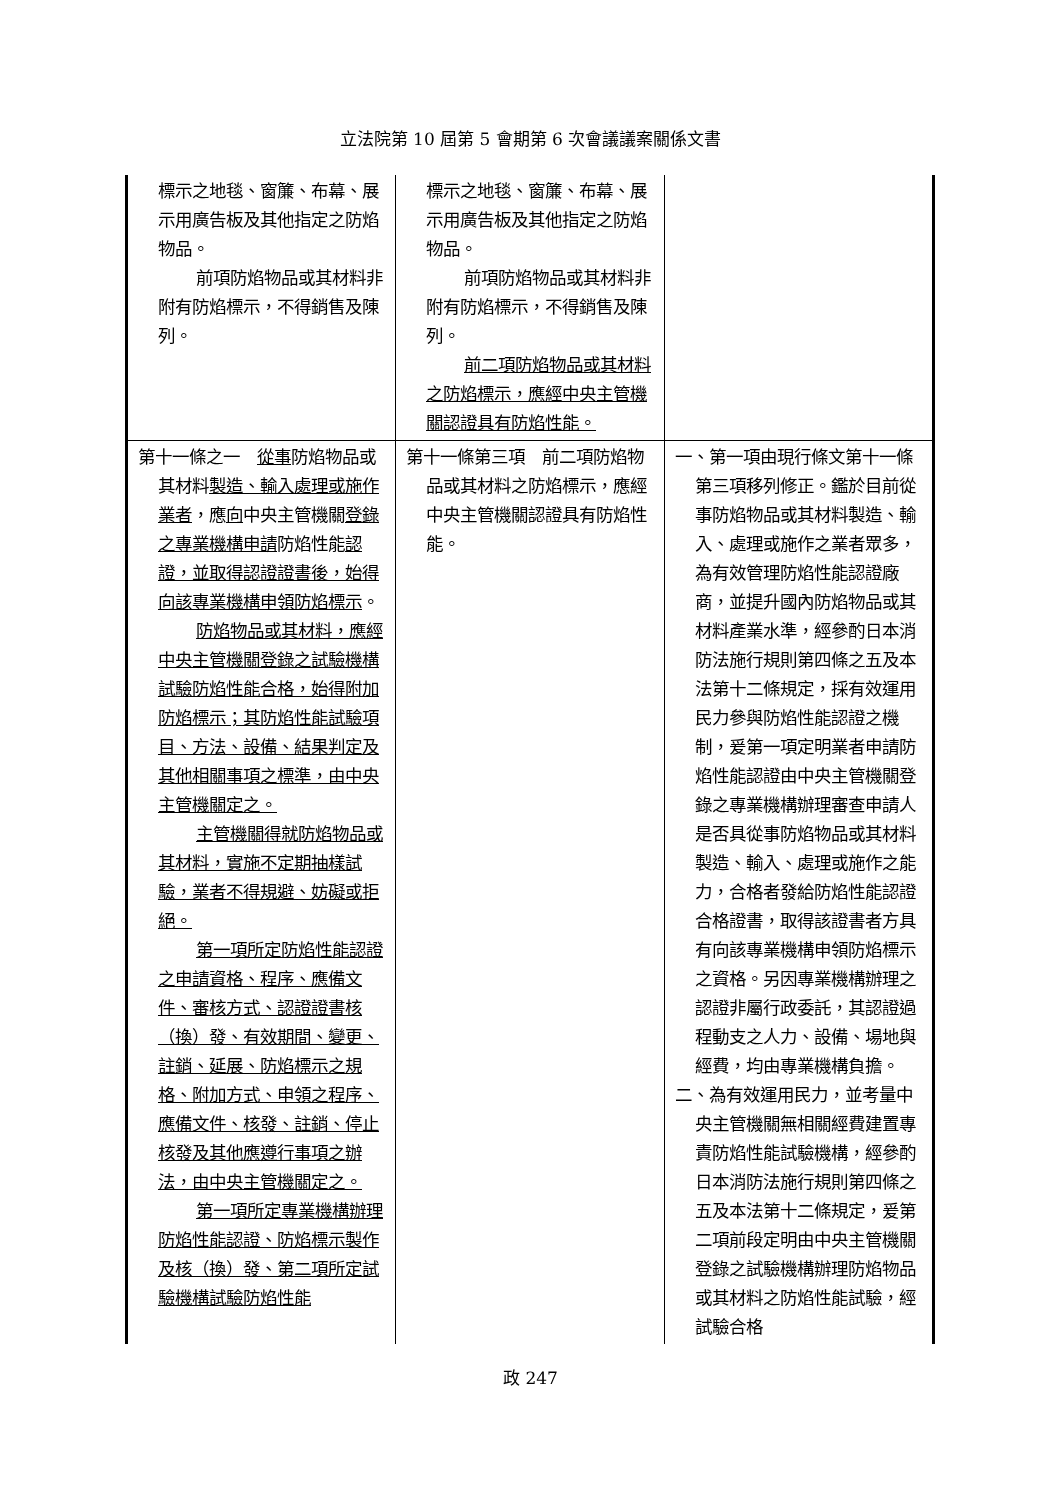立法院第 10 屆第 5 會期第 6 次會議議案關係文書
| 標示之地毯、窗簾、布幕、展示用廣告板及其他指定之防焰物品。 前項防焰物品或其材料非附有防焰標示，不得銷售及陳列。 | 標示之地毯、窗簾、布幕、展示用廣告板及其他指定之防焰物品。 前項防焰物品或其材料非附有防焰標示，不得銷售及陳列。 前二項防焰物品或其材料之防焰標示，應經中央主管機關認證具有防焰性能。 | |
| 第十一條之一 從事 防焰物品或其材料 製造、輸入處理或施作業者 ，應 向 中央主管機關 登錄之專業機構申請 防焰性能 認證，並取得認證證書後，始得向該專業機構申領防焰標示 。 防焰物品或其材料，應經中央主管機關登錄之試驗機構試驗防焰性能合格，始得附加防焰標示；其防焰性能試驗項目、方法、設備、結果判定及其他相關事項之標準，由中央主管機關定之。 主管機關得就防焰物品或其材料，實施不定期抽樣試驗，業者不得規避、妨礙或拒絕。 第一項所定防焰性能認證之申請資格、程序、應備文件、審核方式、認證證書核（換）發、有效期間、變更、註銷、延展、防焰標示之規格、附加方式、申領之程序、應備文件、核發、註銷、停止核發及其他應遵行事項之辦法，由中央主管機關定之。 第一項所定專業機構辦理防焰性能認證、防焰標示製作及核（換）發、第二項所定試驗機構試驗防焰性能 | 第十一條第三項 前二項防焰物品或其材料之防焰標示，應經中央主管機關認證具有防焰性能。 | 一、第一項由現行條文第十一條第三項移列修正。鑑於目前從事防焰物品或其材料製造、輸入、處理或施作之業者眾多，為有效管理防焰性能認證廠商，並提升國內防焰物品或其材料產業水準，經參酌日本消防法施行規則第四條之五及本法第十二條規定，採有效運用民力參與防焰性能認證之機制，爰第一項定明業者申請防焰性能認證由中央主管機關登錄之專業機構辦理審查申請人是否具從事防焰物品或其材料製造、輸入、處理或施作之能力，合格者發給防焰性能認證合格證書，取得該證書者方具有向該專業機構申領防焰標示之資格。另因專業機構辦理之認證非屬行政委託，其認證過程動支之人力、設備、場地與經費，均由專業機構負擔。 二、為有效運用民力，並考量中央主管機關無相關經費建置專責防焰性能試驗機構，經參酌日本消防法施行規則第四條之五及本法第十二條規定，爰第二項前段定明由中央主管機關登錄之試驗機構辦理防焰物品或其材料之防焰性能試驗，經試驗合格 |
政 247